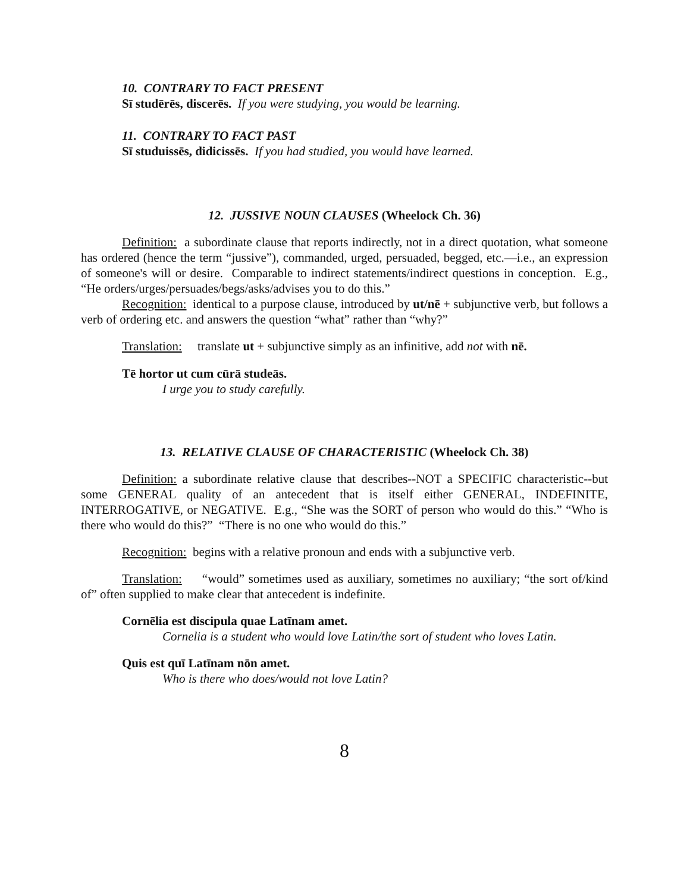10. CONTRARY TO FACT PRESENT
Sī studērēs, discerēs. If you were studying, you would be learning.
11. CONTRARY TO FACT PAST
Sī studuissēs, didicissēs. If you had studied, you would have learned.
12. JUSSIVE NOUN CLAUSES (Wheelock Ch. 36)
Definition: a subordinate clause that reports indirectly, not in a direct quotation, what someone has ordered (hence the term “jussive”), commanded, urged, persuaded, begged, etc.—i.e., an expression of someone's will or desire. Comparable to indirect statements/indirect questions in conception. E.g., “He orders/urges/persuades/begs/asks/advises you to do this.”
Recognition: identical to a purpose clause, introduced by ut/nē + subjunctive verb, but follows a verb of ordering etc. and answers the question “what” rather than “why?”
Translation: translate ut + subjunctive simply as an infinitive, add not with nē.
Tē hortor ut cum cūrā studeās.
I urge you to study carefully.
13. RELATIVE CLAUSE OF CHARACTERISTIC (Wheelock Ch. 38)
Definition: a subordinate relative clause that describes--NOT a SPECIFIC characteristic--but some GENERAL quality of an antecedent that is itself either GENERAL, INDEFINITE, INTERROGATIVE, or NEGATIVE. E.g., “She was the SORT of person who would do this.” “Who is there who would do this?” “There is no one who would do this.”
Recognition: begins with a relative pronoun and ends with a subjunctive verb.
Translation: “would” sometimes used as auxiliary, sometimes no auxiliary; “the sort of/kind of” often supplied to make clear that antecedent is indefinite.
Cornēlia est discipula quae Latīnam amet.
Cornelia is a student who would love Latin/the sort of student who loves Latin.
Quis est quī Latīnam nōn amet.
Who is there who does/would not love Latin?
8